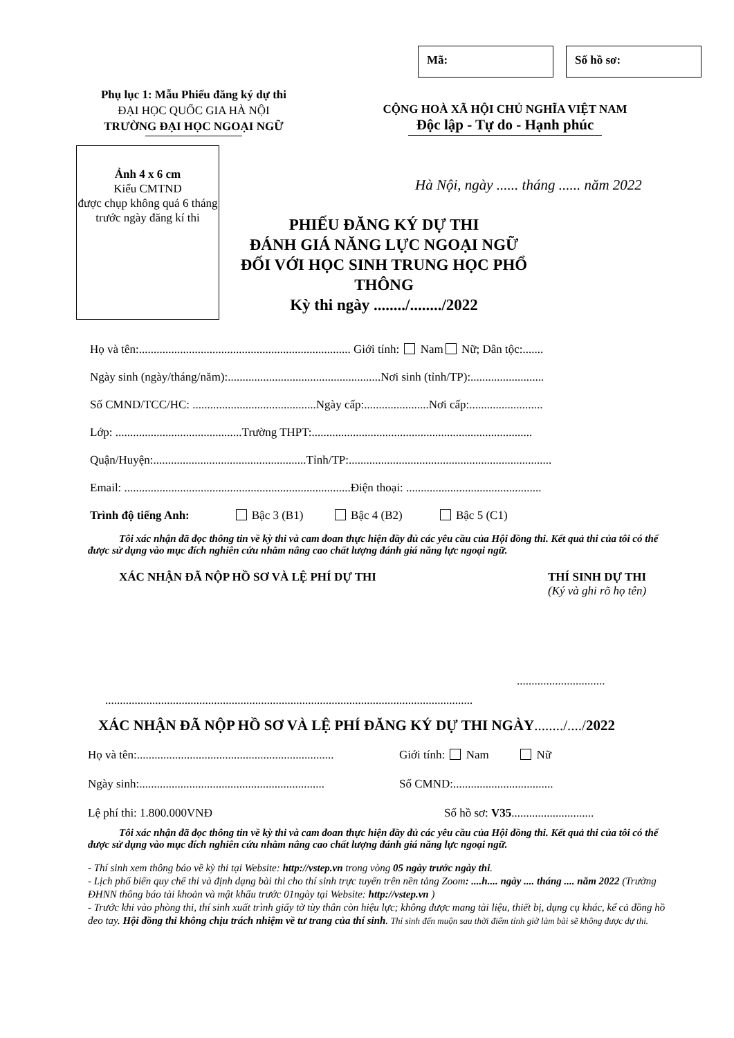Mã: Số hồ sơ:
Phụ lục 1: Mẫu Phiếu đăng ký dự thi
ĐẠI HỌC QUỐC GIA HÀ NỘI
TRƯỜNG ĐẠI HỌC NGOẠI NGỮ
CỘNG HOÀ XÃ HỘI CHỦ NGHĨA VIỆT NAM
Độc lập - Tự do - Hạnh phúc
Ảnh 4 x 6 cm
Kiểu CMTND
được chụp không quá 6 tháng trước ngày đăng kí thi
Hà Nội, ngày ...... tháng ...... năm 2022
PHIẾU ĐĂNG KÝ DỰ THI
ĐÁNH GIÁ NĂNG LỰC NGOẠI NGỮ
ĐỐI VỚI HỌC SINH TRUNG HỌC PHỔ THÔNG
Kỳ thi ngày ......../......../2022
Họ và tên:........................................................................ Giới tính: Nam Nữ; Dân tộc:.......
Ngày sinh (ngày/tháng/năm):....................................................Nơi sinh (tỉnh/TP):.........................
Số CMND/TCC/HC: ..........................................Ngày cấp:......................Nơi cấp:.........................
Lớp: ...........................................Trường THPT:...........................................................................
Quận/Huyện:....................................................Tỉnh/TP:.....................................................................
Email: .............................................................................Điện thoại: ..............................................
Trình độ tiếng Anh: Bậc 3 (B1) Bậc 4 (B2) Bậc 5 (C1)
Tôi xác nhận đã đọc thông tin về kỳ thi và cam đoan thực hiện đầy đủ các yêu cầu của Hội đồng thi. Kết quả thi của tôi có thể được sử dụng vào mục đích nghiên cứu nhằm nâng cao chất lượng đánh giá năng lực ngoại ngữ.
XÁC NHẬN ĐÃ NỘP HỒ SƠ VÀ LỆ PHÍ DỰ THI THÍ SINH DỰ THI
(Ký và ghi rõ họ tên)
..............................
.............................................................................................................................
XÁC NHẬN ĐÃ NỘP HỒ SƠ VÀ LỆ PHÍ ĐĂNG KÝ DỰ THI NGÀY......../..../2022
Họ và tên:...................................................................
Giới tính: Nam Nữ
Ngày sinh:...............................................................
Số CMND:..................................
Lệ phí thi: 1.800.000VNĐ Số hồ sơ: V35............................
Tôi xác nhận đã đọc thông tin về kỳ thi và cam đoan thực hiện đầy đủ các yêu cầu của Hội đồng thi. Kết quả thi của tôi có thể được sử dụng vào mục đích nghiên cứu nhằm nâng cao chất lượng đánh giá năng lực ngoại ngữ.
- Thí sinh xem thông báo về kỳ thi tại Website: http://vstep.vn trong vòng 05 ngày trước ngày thi.
- Lịch phổ biến quy chế thi và định dạng bài thi cho thí sinh trực tuyến trên nền tảng Zoom: ....h.... ngày .... tháng .... năm 2022 (Trường ĐHNN thông báo tài khoản và mật khẩu trước 01ngày tại Website: http://vstep.vn )
- Trước khi vào phòng thi, thí sinh xuất trình giấy tờ tùy thân còn hiệu lực; không được mang tài liệu, thiết bị, dụng cụ khác, kể cả đồng hồ đeo tay. Hội đồng thi không chịu trách nhiệm về tư trang của thí sinh. Thí sinh đến muộn sau thời điểm tính giờ làm bài sẽ không được dự thi.